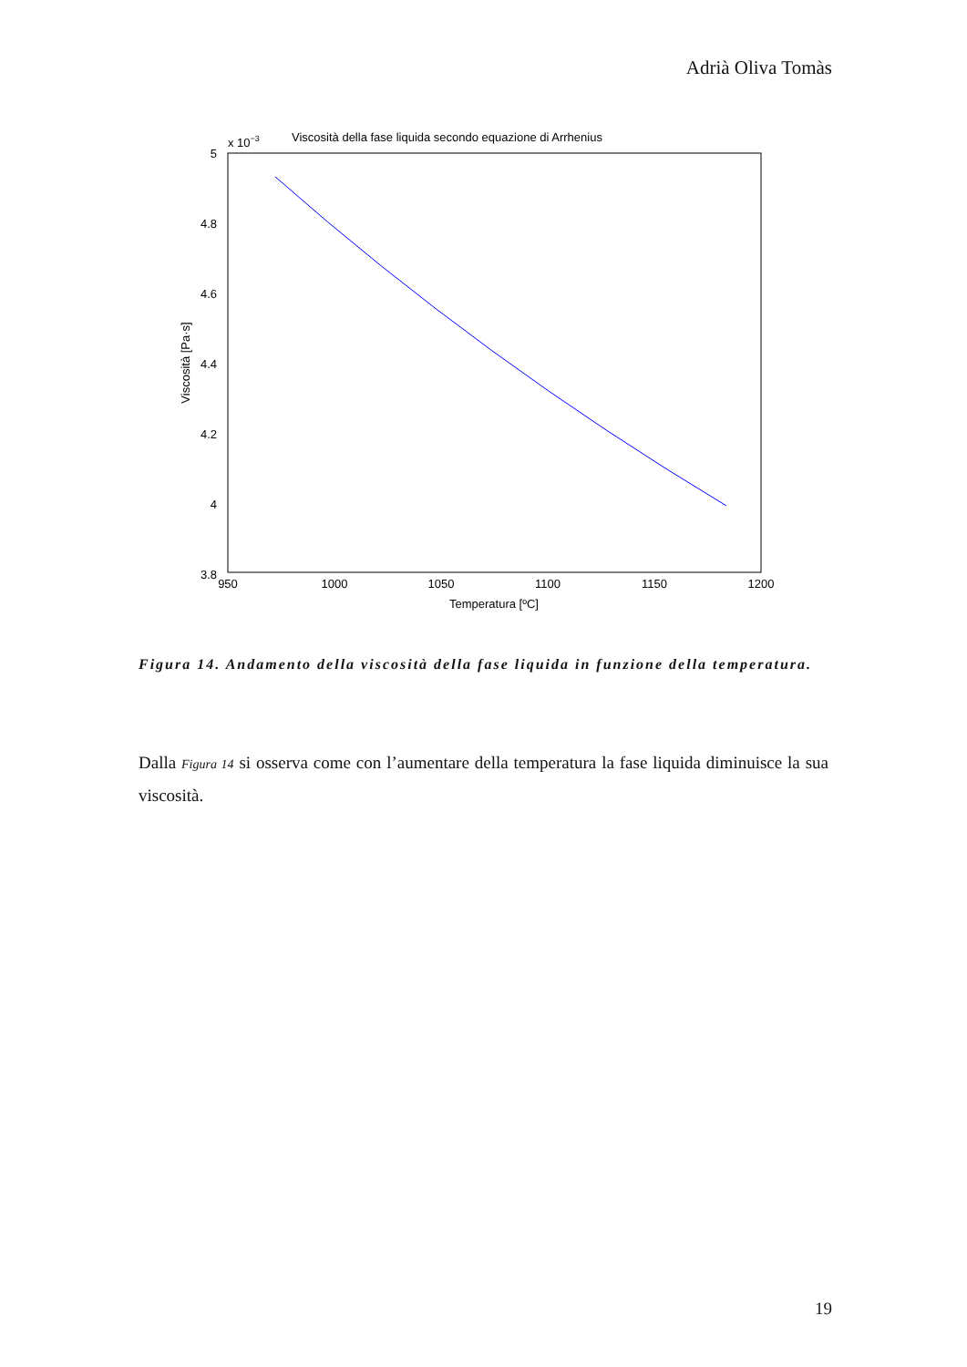Adrià Oliva Tomàs
x 10−3
Viscosità della fase liquida secondo equazione di Arrhenius
5
4.8
4.6
4.4
4.2
4
3.8
950
1000
1050
1100
1150
1200
Temperatura [ºC]
Viscosità [Pa·s]
Figura 14. Andamento della viscosità della fase liquida in funzione della temperatura.
Dalla Figura 14 si osserva come con l’aumentare della temperatura la fase liquida diminuisce la sua viscosità.
19